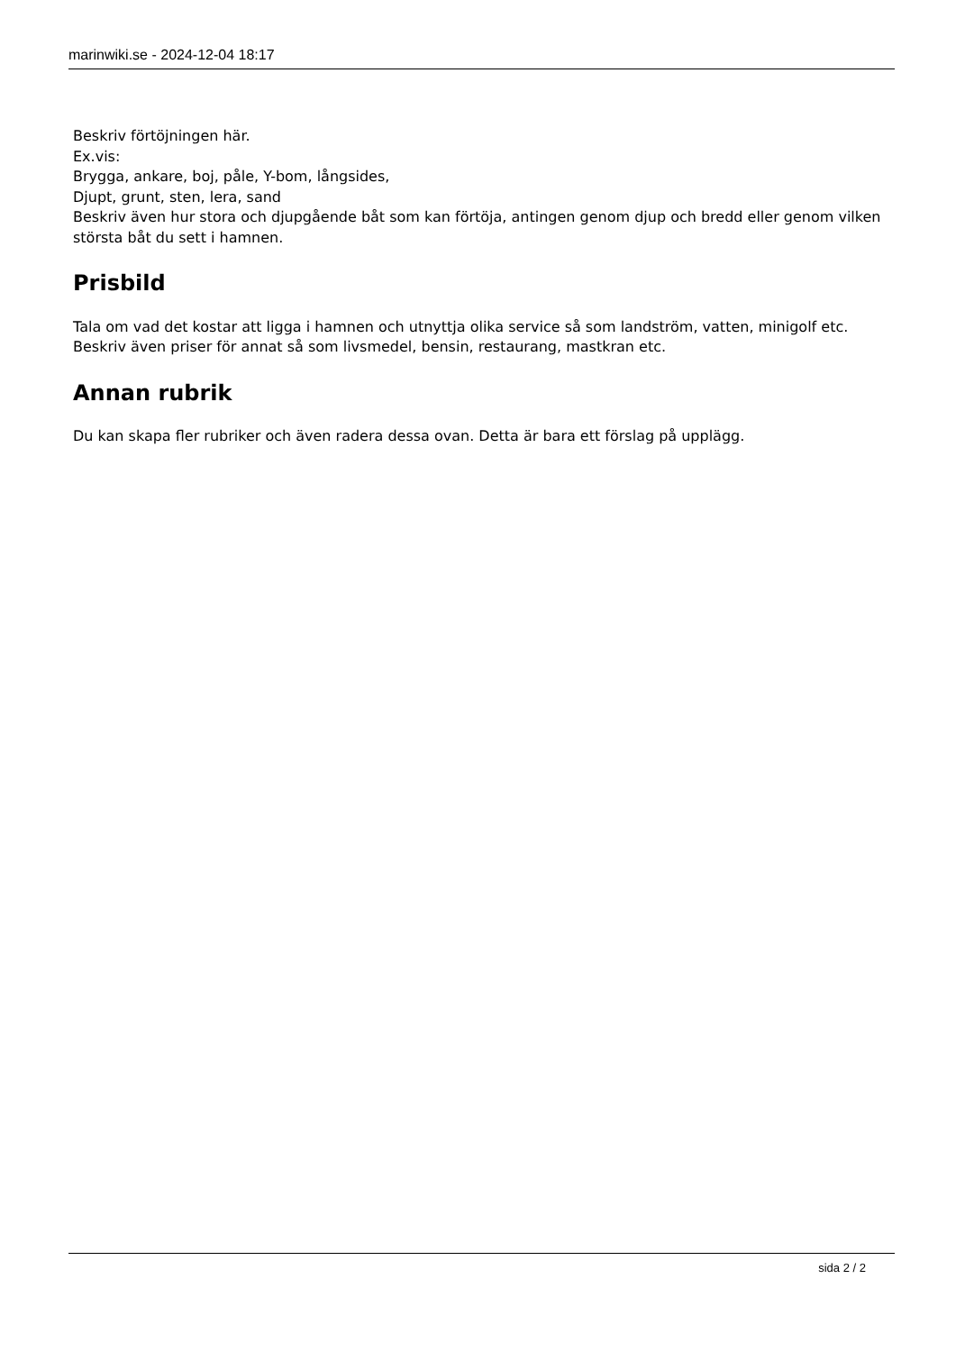marinwiki.se - 2024-12-04 18:17
Beskriv förtöjningen här.
Ex.vis:
Brygga, ankare, boj, påle, Y-bom, långsides,
Djupt, grunt, sten, lera, sand
Beskriv även hur stora och djupgående båt som kan förtöja, antingen genom djup och bredd eller genom vilken största båt du sett i hamnen.
Prisbild
Tala om vad det kostar att ligga i hamnen och utnyttja olika service så som landström, vatten, minigolf etc.
Beskriv även priser för annat så som livsmedel, bensin, restaurang, mastkran etc.
Annan rubrik
Du kan skapa fler rubriker och även radera dessa ovan. Detta är bara ett förslag på upplägg.
sida 2 / 2